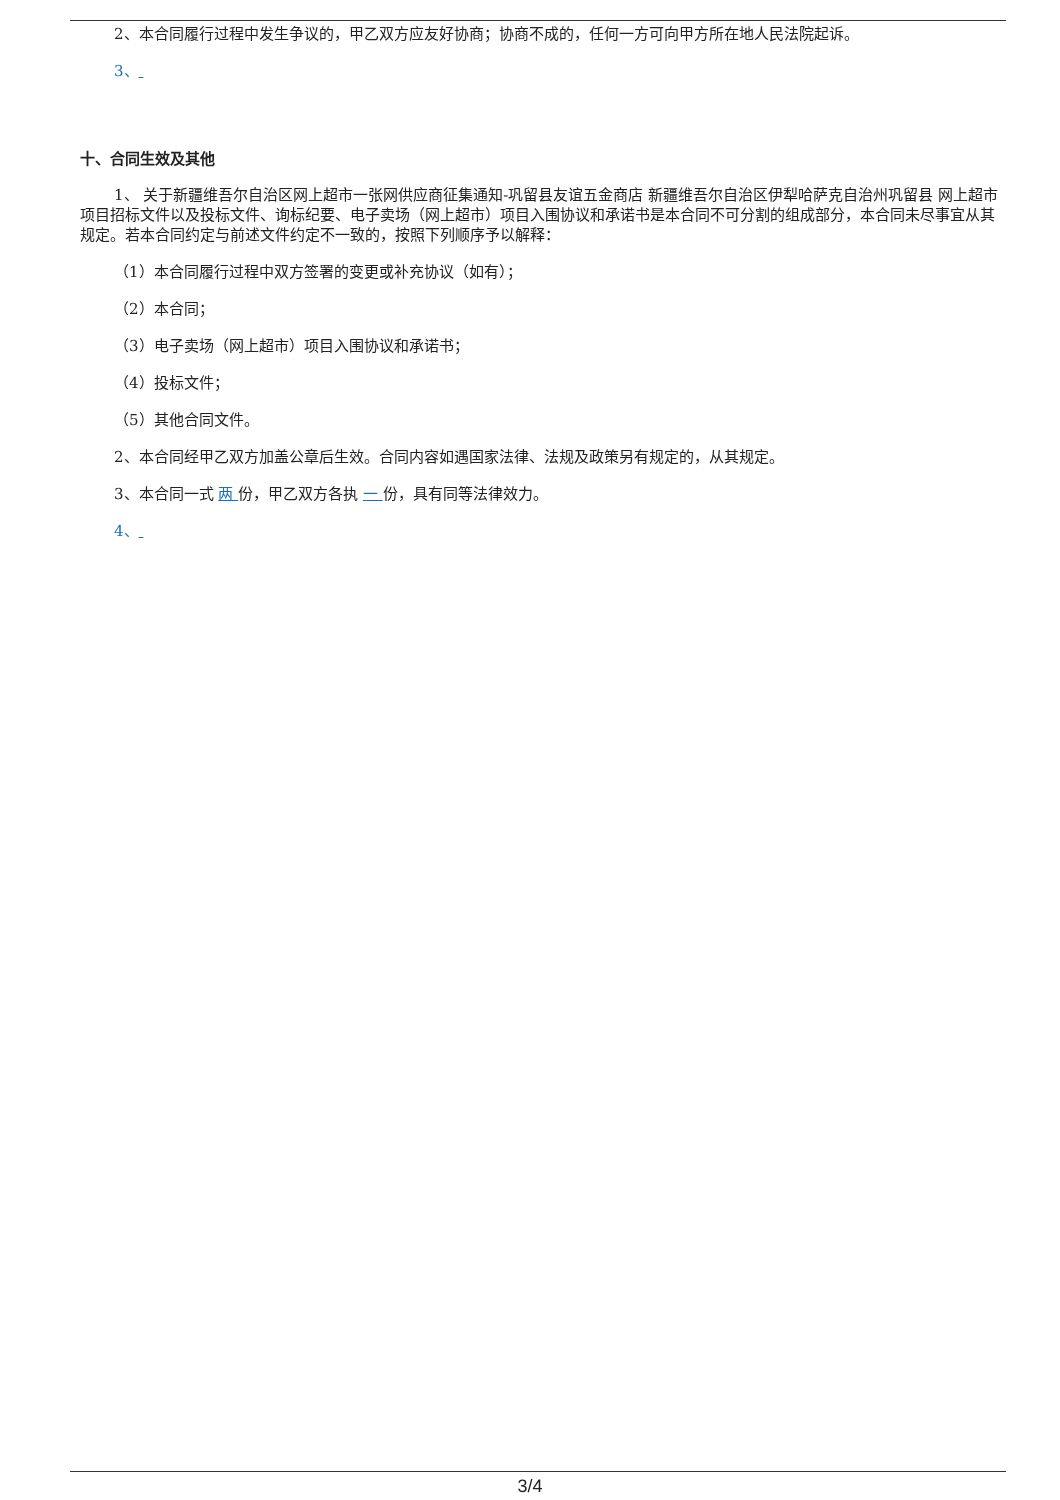2、本合同履行过程中发生争议的，甲乙双方应友好协商；协商不成的，任何一方可向甲方所在地人民法院起诉。
3、
十、合同生效及其他
1、 关于新疆维吾尔自治区网上超市一张网供应商征集通知-巩留县友谊五金商店 新疆维吾尔自治区伊犁哈萨克自治州巩留县 网上超市项目招标文件以及投标文件、询标纪要、电子卖场（网上超市）项目入围协议和承诺书是本合同不可分割的组成部分，本合同未尽事宜从其规定。若本合同约定与前述文件约定不一致的，按照下列顺序予以解释：
（1）本合同履行过程中双方签署的变更或补充协议（如有）；
（2）本合同；
（3）电子卖场（网上超市）项目入围协议和承诺书；
（4）投标文件；
（5）其他合同文件。
2、本合同经甲乙双方加盖公章后生效。合同内容如遇国家法律、法规及政策另有规定的，从其规定。
3、本合同一式 两 份，甲乙双方各执 一 份，具有同等法律效力。
4、
3/4